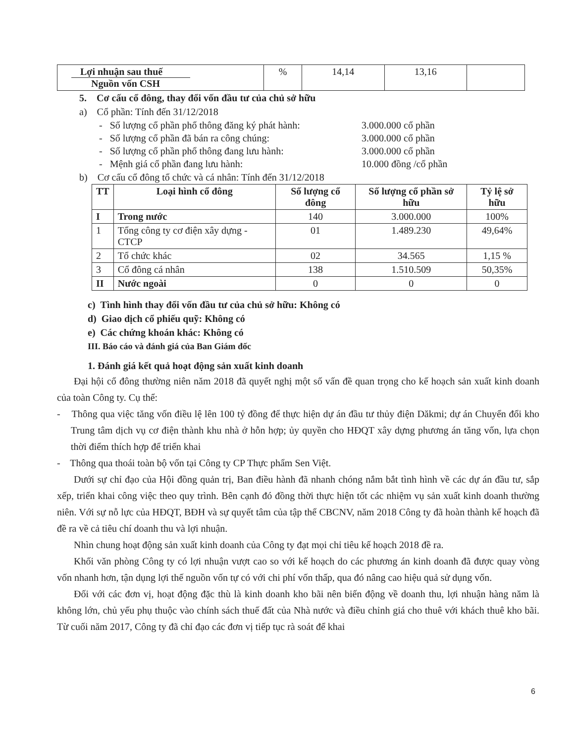| Lợi nhuận sau thuế Nguồn vốn CSH | % | 14,14 | 13,16 | |
5. Cơ cấu cổ đông, thay đổi vốn đầu tư của chủ sở hữu
a) Cổ phần: Tính đến 31/12/2018
- Số lượng cổ phần phổ thông đăng ký phát hành: 3.000.000 cổ phần
- Số lượng cổ phần đã bán ra công chúng: 3.000.000 cổ phần
- Số lượng cổ phần phổ thông đang lưu hành: 3.000.000 cổ phần
- Mệnh giá cổ phần đang lưu hành: 10.000 đồng /cổ phần
b) Cơ cấu cổ đông tổ chức và cá nhân: Tính đến 31/12/2018
| TT | Loại hình cổ đông | Số lượng cổ đông | Số lượng cổ phần sở hữu | Tỷ lệ sở hữu |
| --- | --- | --- | --- | --- |
| I | Trong nước | 140 | 3.000.000 | 100% |
| 1 | Tổng công ty cơ điện xây dựng - CTCP | 01 | 1.489.230 | 49,64% |
| 2 | Tổ chức khác | 02 | 34.565 | 1,15 % |
| 3 | Cổ đông cá nhân | 138 | 1.510.509 | 50,35% |
| II | Nước ngoài | 0 | 0 | 0 |
c) Tình hình thay đổi vốn đầu tư của chủ sở hữu: Không có
d) Giao dịch cổ phiếu quỹ: Không có
e) Các chứng khoán khác: Không có
III. Báo cáo và đánh giá của Ban Giám đốc
1. Đánh giá kết quả hoạt động sản xuất kinh doanh
Đại hội cổ đông thường niên năm 2018 đã quyết nghị một số vấn đề quan trọng cho kế hoạch sản xuất kinh doanh của toàn Công ty. Cụ thể:
- Thông qua việc tăng vốn điều lệ lên 100 tỷ đồng để thực hiện dự án đầu tư thủy điện Dăkmi; dự án Chuyển đổi kho Trung tâm dịch vụ cơ điện thành khu nhà ở hỗn hợp; ủy quyền cho HĐQT xây dựng phương án tăng vốn, lựa chọn thời điểm thích hợp để triển khai
- Thông qua thoái toàn bộ vốn tại Công ty CP Thực phẩm Sen Việt.
Dưới sự chỉ đạo của Hội đồng quản trị, Ban điều hành đã nhanh chóng nắm bắt tình hình về các dự án đầu tư, sắp xếp, triển khai công việc theo quy trình. Bên cạnh đó đồng thời thực hiện tốt các nhiệm vụ sản xuất kinh doanh thường niên. Với sự nỗ lực của HĐQT, BĐH và sự quyết tâm của tập thể CBCNV, năm 2018 Công ty đã hoàn thành kế hoạch đã đề ra về cả tiêu chí doanh thu và lợi nhuận.
Nhìn chung hoạt động sản xuất kinh doanh của Công ty đạt mọi chỉ tiêu kế hoạch 2018 đề ra.
Khối văn phòng Công ty có lợi nhuận vượt cao so với kế hoạch do các phương án kinh doanh đã được quay vòng vốn nhanh hơn, tận dụng lợi thế nguồn vốn tự có với chi phí vốn thấp, qua đó nâng cao hiệu quả sử dụng vốn.
Đối với các đơn vị, hoạt động đặc thù là kinh doanh kho bãi nên biến động về doanh thu, lợi nhuận hàng năm là không lớn, chủ yếu phụ thuộc vào chính sách thuế đất của Nhà nước và điều chỉnh giá cho thuê với khách thuê kho bãi. Từ cuối năm 2017, Công ty đã chỉ đạo các đơn vị tiếp tục rà soát để khai
6